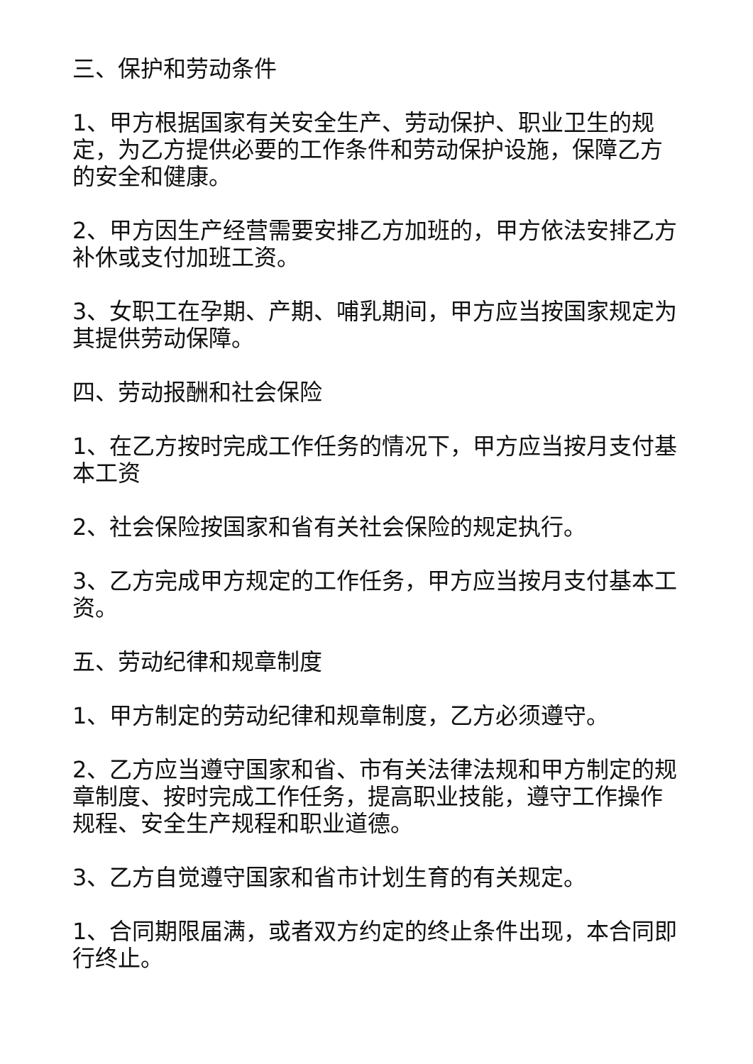三、保护和劳动条件
1、甲方根据国家有关安全生产、劳动保护、职业卫生的规定，为乙方提供必要的工作条件和劳动保护设施，保障乙方的安全和健康。
2、甲方因生产经营需要安排乙方加班的，甲方依法安排乙方补休或支付加班工资。
3、女职工在孕期、产期、哺乳期间，甲方应当按国家规定为其提供劳动保障。
四、劳动报酬和社会保险
1、在乙方按时完成工作任务的情况下，甲方应当按月支付基本工资
2、社会保险按国家和省有关社会保险的规定执行。
3、乙方完成甲方规定的工作任务，甲方应当按月支付基本工资。
五、劳动纪律和规章制度
1、甲方制定的劳动纪律和规章制度，乙方必须遵守。
2、乙方应当遵守国家和省、市有关法律法规和甲方制定的规章制度、按时完成工作任务，提高职业技能，遵守工作操作规程、安全生产规程和职业道德。
3、乙方自觉遵守国家和省市计划生育的有关规定。
1、合同期限届满，或者双方约定的终止条件出现，本合同即行终止。